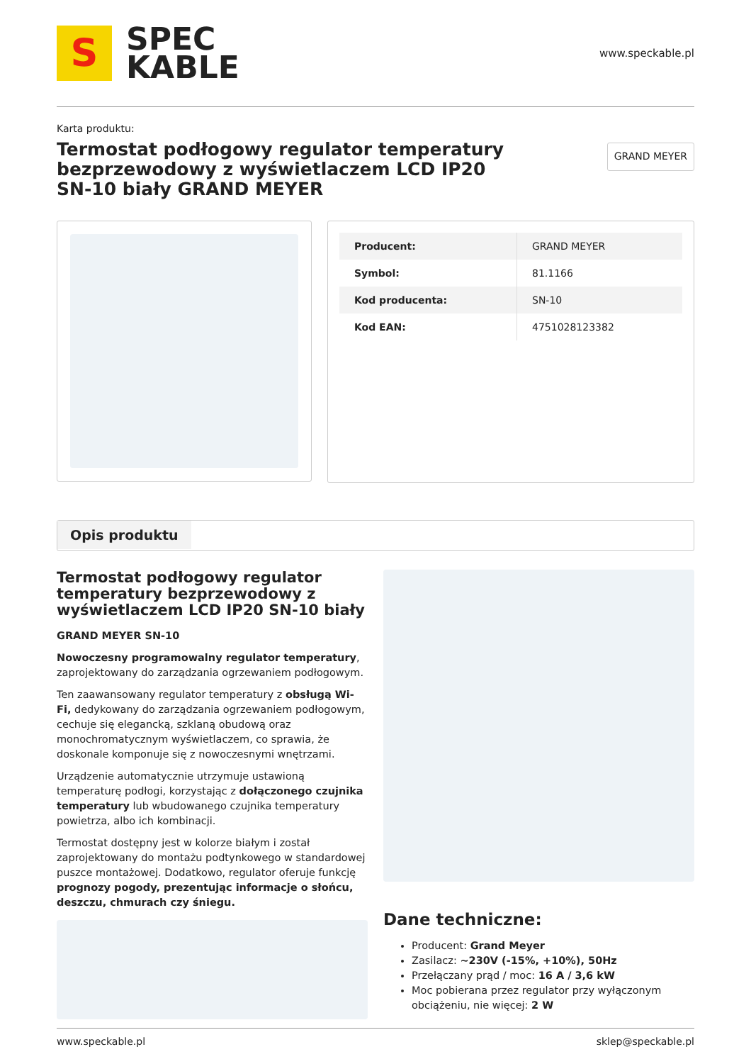S
SPEC
KABLE
www.speckable.pl
Karta produktu:
Termostat podłogowy regulator temperatury bezprzewodowy z wyświetlaczem LCD IP20 SN-10 biały GRAND MEYER
GRAND MEYER
| Producent: | GRAND MEYER |
| Symbol: | 81.1166 |
| Kod producenta: | SN-10 |
| Kod EAN: | 4751028123382 |
Opis produktu
Termostat podłogowy regulator temperatury bezprzewodowy z wyświetlaczem LCD IP20 SN-10 biały
GRAND MEYER SN-10
Nowoczesny programowalny regulator temperatury, zaprojektowany do zarządzania ogrzewaniem podłogowym.
Ten zaawansowany regulator temperatury z obsługą Wi-Fi, dedykowany do zarządzania ogrzewaniem podłogowym, cechuje się elegancką, szklaną obudową oraz monochromatycznym wyświetlaczem, co sprawia, że doskonale komponuje się z nowoczesnymi wnętrzami.
Urządzenie automatycznie utrzymuje ustawioną temperaturę podłogi, korzystając z dołączonego czujnika temperatury lub wbudowanego czujnika temperatury powietrza, albo ich kombinacji.
Termostat dostępny jest w kolorze białym i został zaprojektowany do montażu podtynkowego w standardowej puszce montażowej. Dodatkowo, regulator oferuje funkcję prognozy pogody, prezentując informacje o słońcu, deszczu, chmurach czy śniegu.
Dane techniczne:
Producent: Grand Meyer
Zasilacz: ~230V (-15%, +10%), 50Hz
Przełączany prąd / moc: 16 A / 3,6 kW
Moc pobierana przez regulator przy wyłączonym obciążeniu, nie więcej: 2 W
www.speckable.pl sklep@speckable.pl